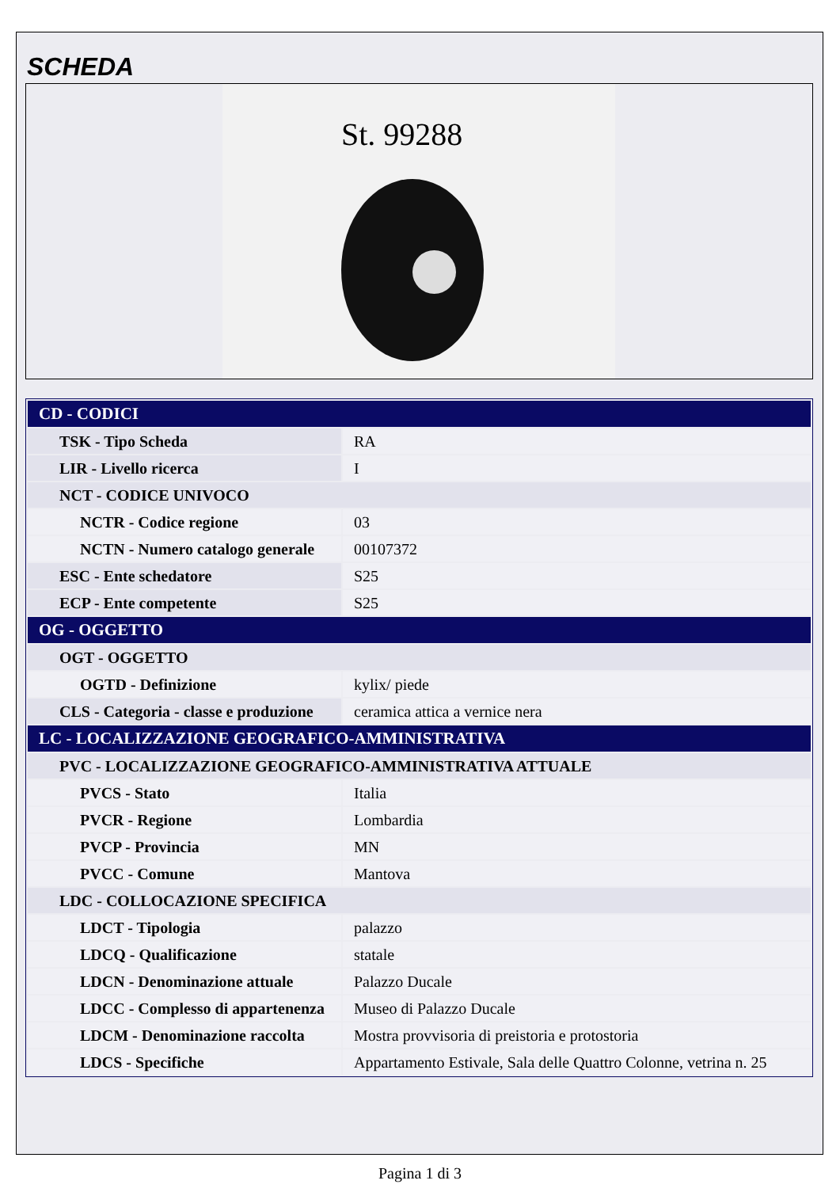SCHEDA
St. 99288
| CD - CODICI | |
| TSK - Tipo Scheda | RA |
| LIR - Livello ricerca | I |
| NCT - CODICE UNIVOCO | |
| NCTR - Codice regione | 03 |
| NCTN - Numero catalogo generale | 00107372 |
| ESC - Ente schedatore | S25 |
| ECP - Ente competente | S25 |
| OG - OGGETTO | |
| OGT - OGGETTO | |
| OGTD - Definizione | kylix/ piede |
| CLS - Categoria - classe e produzione | ceramica attica a vernice nera |
| LC - LOCALIZZAZIONE GEOGRAFICO-AMMINISTRATIVA | |
| PVC - LOCALIZZAZIONE GEOGRAFICO-AMMINISTRATIVA ATTUALE | |
| PVCS - Stato | Italia |
| PVCR - Regione | Lombardia |
| PVCP - Provincia | MN |
| PVCC - Comune | Mantova |
| LDC - COLLOCAZIONE SPECIFICA | |
| LDCT - Tipologia | palazzo |
| LDCQ - Qualificazione | statale |
| LDCN - Denominazione attuale | Palazzo Ducale |
| LDCC - Complesso di appartenenza | Museo di Palazzo Ducale |
| LDCM - Denominazione raccolta | Mostra provvisoria di preistoria e protostoria |
| LDCS - Specifiche | Appartamento Estivale, Sala delle Quattro Colonne, vetrina n. 25 |
Pagina 1 di 3